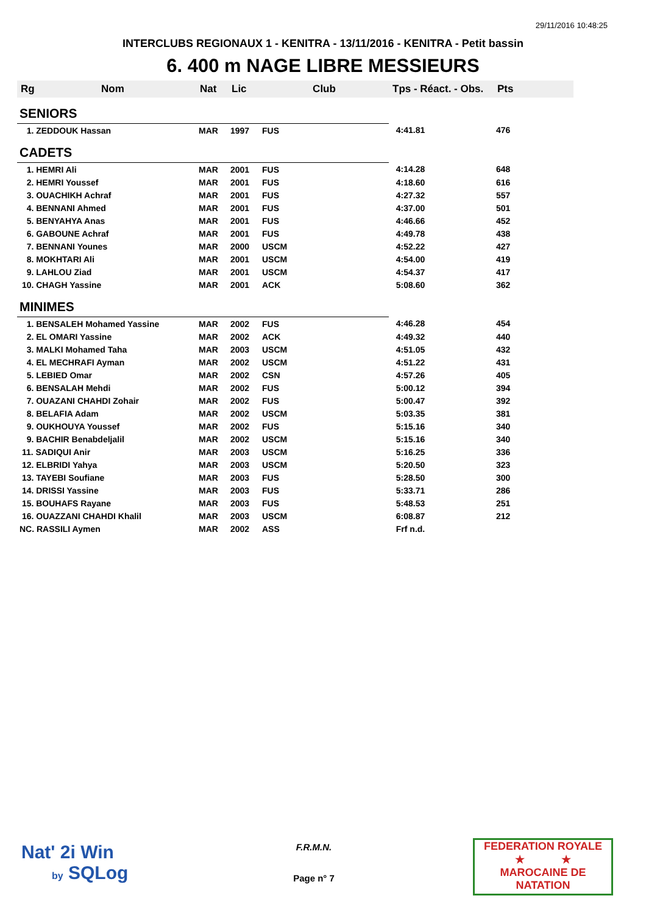29/11/2016 10:48:25
INTERCLUBS REGIONAUX 1 - KENITRA - 13/11/2016 - KENITRA - Petit bassin
6. 400 m NAGE LIBRE MESSIEURS
| Rg | Nom | Nat | Lic | Club | Tps - Réact. - Obs. | Pts |
| --- | --- | --- | --- | --- | --- | --- |
| SENIORS | | | | | | |
| 1. ZEDDOUK Hassan | | MAR | 1997 | FUS | 4:41.81 | 476 |
| CADETS | | | | | | |
| 1. HEMRI Ali | | MAR | 2001 | FUS | 4:14.28 | 648 |
| 2. HEMRI Youssef | | MAR | 2001 | FUS | 4:18.60 | 616 |
| 3. OUACHIKH Achraf | | MAR | 2001 | FUS | 4:27.32 | 557 |
| 4. BENNANI Ahmed | | MAR | 2001 | FUS | 4:37.00 | 501 |
| 5. BENYAHYA Anas | | MAR | 2001 | FUS | 4:46.66 | 452 |
| 6. GABOUNE Achraf | | MAR | 2001 | FUS | 4:49.78 | 438 |
| 7. BENNANI Younes | | MAR | 2000 | USCM | 4:52.22 | 427 |
| 8. MOKHTARI Ali | | MAR | 2001 | USCM | 4:54.00 | 419 |
| 9. LAHLOU Ziad | | MAR | 2001 | USCM | 4:54.37 | 417 |
| 10. CHAGH Yassine | | MAR | 2001 | ACK | 5:08.60 | 362 |
| MINIMES | | | | | | |
| 1. BENSALEH Mohamed Yassine | | MAR | 2002 | FUS | 4:46.28 | 454 |
| 2. EL OMARI Yassine | | MAR | 2002 | ACK | 4:49.32 | 440 |
| 3. MALKI Mohamed Taha | | MAR | 2003 | USCM | 4:51.05 | 432 |
| 4. EL MECHRAFI Ayman | | MAR | 2002 | USCM | 4:51.22 | 431 |
| 5. LEBIED Omar | | MAR | 2002 | CSN | 4:57.26 | 405 |
| 6. BENSALAH Mehdi | | MAR | 2002 | FUS | 5:00.12 | 394 |
| 7. OUAZANI CHAHDI Zohair | | MAR | 2002 | FUS | 5:00.47 | 392 |
| 8. BELAFIA Adam | | MAR | 2002 | USCM | 5:03.35 | 381 |
| 9. OUKHOUYA Youssef | | MAR | 2002 | FUS | 5:15.16 | 340 |
| 9. BACHIR Benabdeljalil | | MAR | 2002 | USCM | 5:15.16 | 340 |
| 11. SADIQUI Anir | | MAR | 2003 | USCM | 5:16.25 | 336 |
| 12. ELBRIDI Yahya | | MAR | 2003 | USCM | 5:20.50 | 323 |
| 13. TAYEBI Soufiane | | MAR | 2003 | FUS | 5:28.50 | 300 |
| 14. DRISSI Yassine | | MAR | 2003 | FUS | 5:33.71 | 286 |
| 15. BOUHAFS Rayane | | MAR | 2003 | FUS | 5:48.53 | 251 |
| 16. OUAZZANI CHAHDI Khalil | | MAR | 2003 | USCM | 6:08.87 | 212 |
| NC. RASSILI Aymen | | MAR | 2002 | ASS | Frf n.d. | |
Nat' 2i Win
by SQLog
F.R.M.N.
Page n° 7
FEDERATION ROYALE
★ ★
MAROCAINE DE NATATION